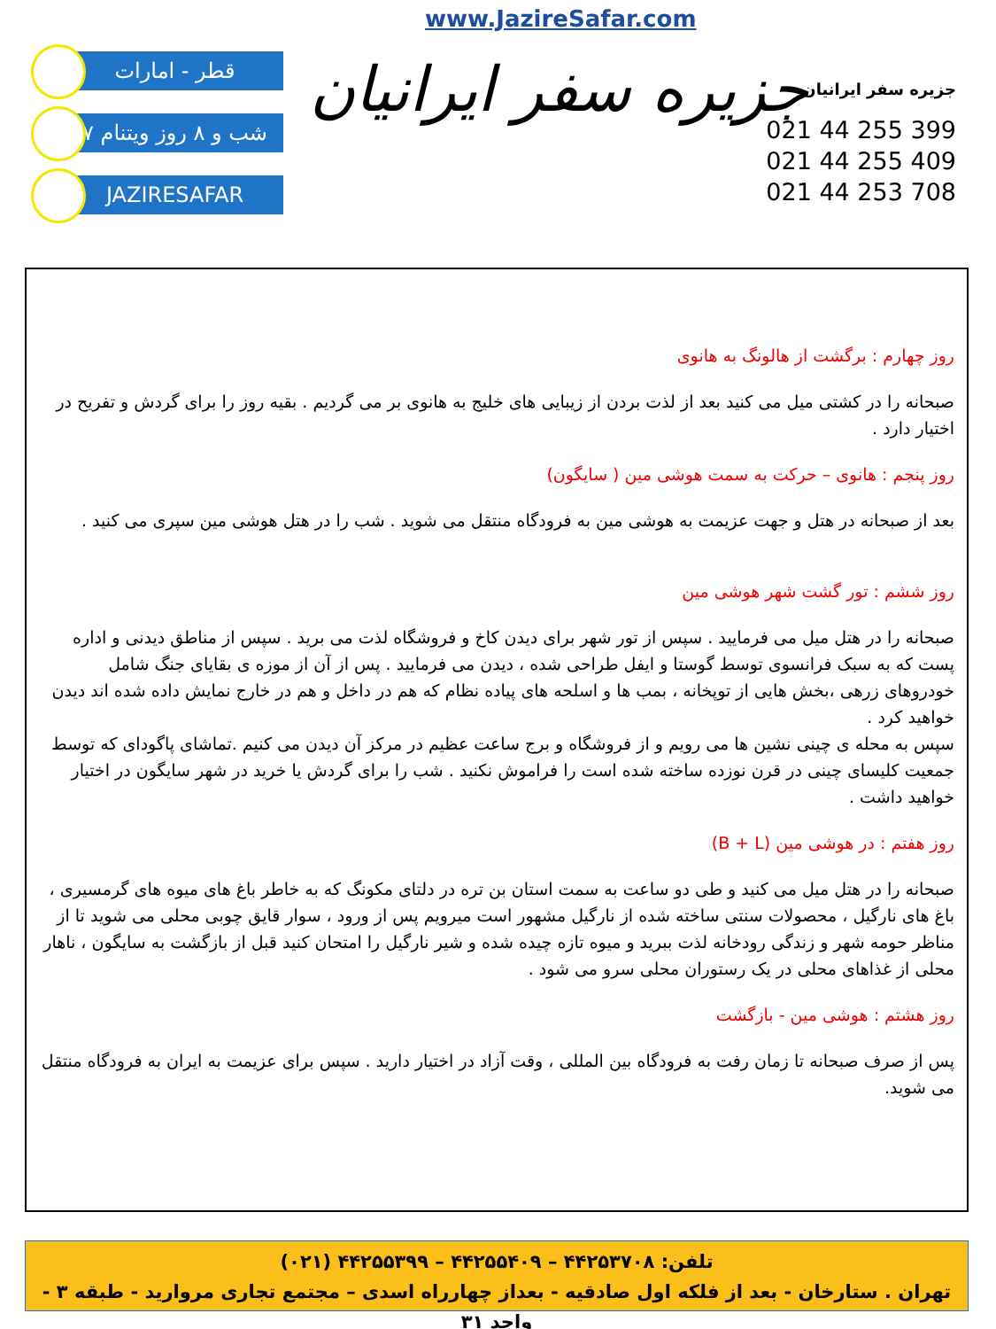www.JazireSafar.com
قطر - امارات
۷ شب و ۸ روز ویتنام
JAZIRESAFAR
جزیره سفر ایرانیان
جزیره سفر ایرانیان
021 44 255 399
021 44 255 409
021 44 253 708
روز چهارم : برگشت از هالونگ به هانوی
صبحانه را در کشتی میل می کنید بعد از لذت بردن از زیبایی های خلیج به هانوی بر می گردیم . بقیه روز را برای گردش و تفریح در اختیار دارد .
روز پنجم : هانوی – حرکت به سمت هوشی مین ( سایگون)
بعد از صبحانه در هتل و جهت عزیمت به هوشی مین به فرودگاه منتقل می شوید . شب را در هتل هوشی مین سپری می کنید .
روز ششم : تور گشت شهر هوشی مین
صبحانه را در هتل میل می فرمایید . سپس از تور شهر برای دیدن کاخ و فروشگاه لذت می برید . سپس از مناطق دیدنی و اداره پست که به سبک فرانسوی توسط گوستا و ایفل طراحی شده ، دیدن می فرمایید . پس از آن از موزه ی بقایای جنگ شامل خودروهای زرهی ،بخش هایی از توپخانه ، بمب ها و اسلحه های پیاده نظام که هم در داخل و هم در خارج نمایش داده شده اند دیدن خواهید کرد .
سپس به محله ی چینی نشین ها می رویم و از فروشگاه و برج ساعت عظیم در مرکز آن دیدن می کنیم .تماشای پاگودای که توسط جمعیت کلیسای چینی در قرن نوزده ساخته شده است را فراموش نکنید . شب را برای گردش یا خرید در شهر سایگون در اختیار خواهید داشت .
روز هفتم : در هوشی مین (B + L)
صبحانه را در هتل میل می کنید و طی دو ساعت به سمت استان بن تره در دلتای مکونگ که به خاطر باغ های میوه های گرمسیری ، باغ های نارگیل ، محصولات سنتی ساخته شده از نارگیل مشهور است میرویم پس از ورود ، سوار قایق چوبی محلی می شوید تا از مناظر حومه شهر و زندگی رودخانه لذت ببرید و میوه تازه چیده شده و شیر نارگیل را امتحان کنید قبل از بازگشت به سایگون ، ناهار محلی از غذاهای محلی در یک رستوران محلی سرو می شود .
روز هشتم : هوشی مین - بازگشت
پس از صرف صبحانه تا زمان رفت به فرودگاه بین المللی ، وقت آزاد در اختیار دارید . سپس برای عزیمت به ایران به فرودگاه منتقل می شوید.
تلفن: ۴۴۲۵۳۷۰۸ – ۴۴۲۵۵۴۰۹ – ۴۴۲۵۵۳۹۹ (۰۲۱)
تهران . ستارخان - بعد از فلکه اول صادقیه - بعداز چهارراه اسدی – مجتمع تجاری مرواريد - طبقه ۳ - واحد ۳۱